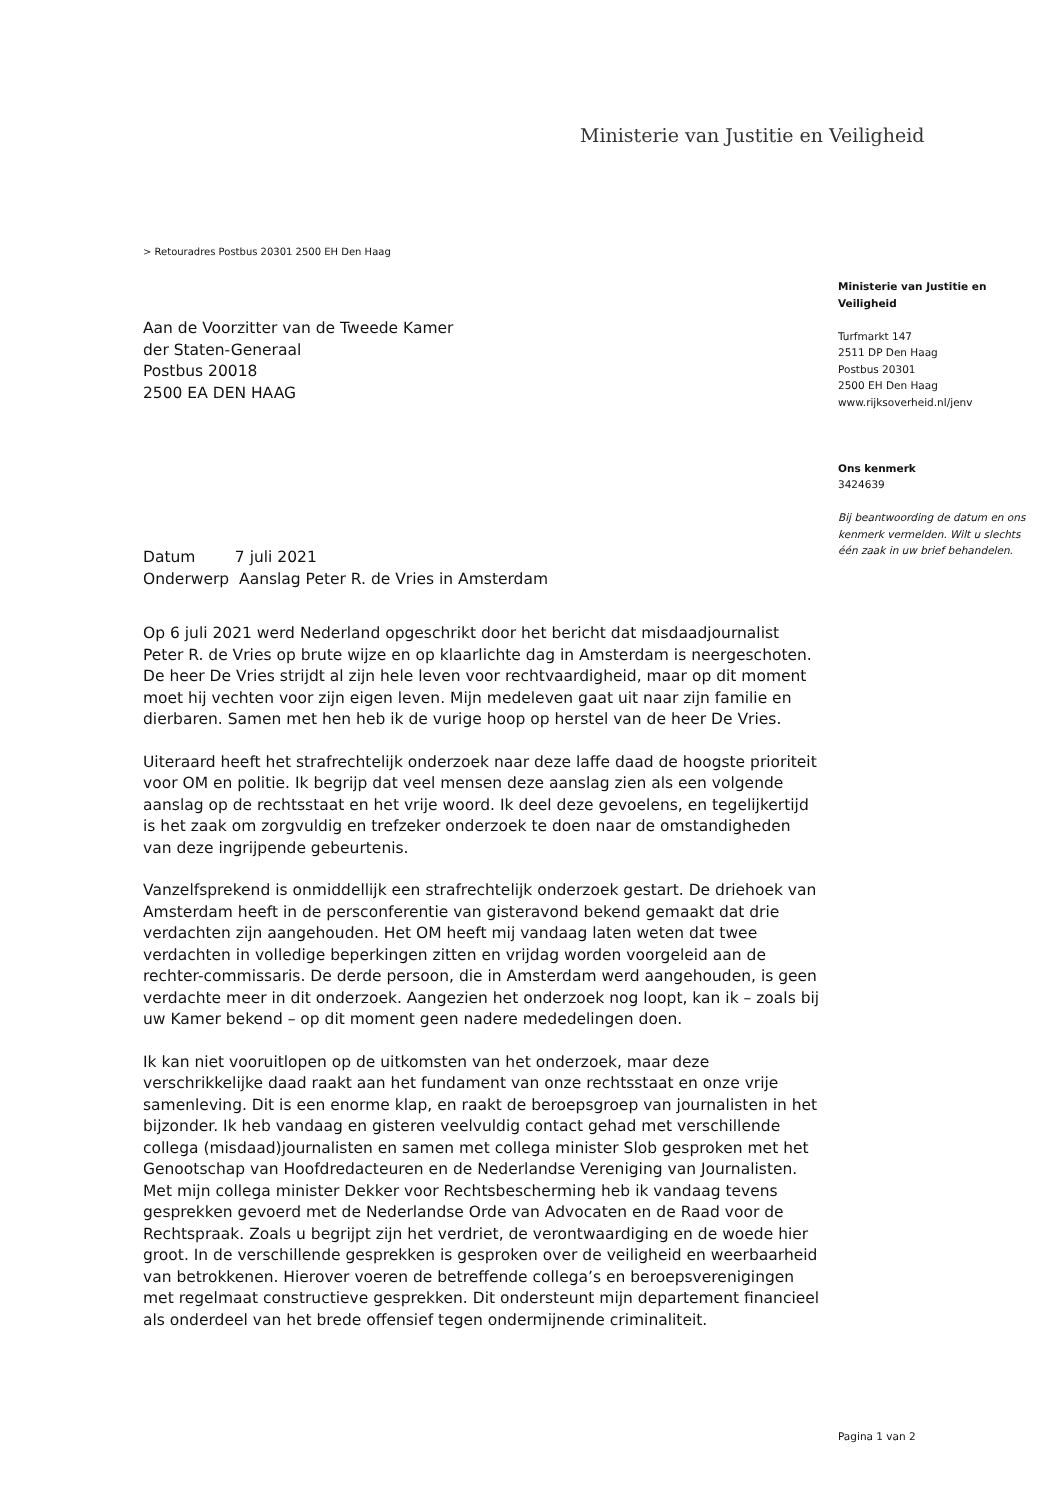Ministerie van Justitie en Veiligheid
> Retouradres Postbus 20301 2500 EH Den Haag
Ministerie van Justitie en Veiligheid
Turfmarkt 147
2511 DP Den Haag
Postbus 20301
2500 EH Den Haag
www.rijksoverheid.nl/jenv
Ons kenmerk
3424639
Bij beantwoording de datum en ons kenmerk vermelden. Wilt u slechts één zaak in uw brief behandelen.
Aan de Voorzitter van de Tweede Kamer
der Staten-Generaal
Postbus 20018
2500 EA DEN HAAG
Datum 7 juli 2021
Onderwerp Aanslag Peter R. de Vries in Amsterdam
Op 6 juli 2021 werd Nederland opgeschrikt door het bericht dat misdaadjournalist Peter R. de Vries op brute wijze en op klaarlichte dag in Amsterdam is neergeschoten. De heer De Vries strijdt al zijn hele leven voor rechtvaardigheid, maar op dit moment moet hij vechten voor zijn eigen leven. Mijn medeleven gaat uit naar zijn familie en dierbaren. Samen met hen heb ik de vurige hoop op herstel van de heer De Vries.
Uiteraard heeft het strafrechtelijk onderzoek naar deze laffe daad de hoogste prioriteit voor OM en politie. Ik begrijp dat veel mensen deze aanslag zien als een volgende aanslag op de rechtsstaat en het vrije woord. Ik deel deze gevoelens, en tegelijkertijd is het zaak om zorgvuldig en trefzeker onderzoek te doen naar de omstandigheden van deze ingrijpende gebeurtenis.
Vanzelfsprekend is onmiddellijk een strafrechtelijk onderzoek gestart. De driehoek van Amsterdam heeft in de persconferentie van gisteravond bekend gemaakt dat drie verdachten zijn aangehouden. Het OM heeft mij vandaag laten weten dat twee verdachten in volledige beperkingen zitten en vrijdag worden voorgeleid aan de rechter-commissaris. De derde persoon, die in Amsterdam werd aangehouden, is geen verdachte meer in dit onderzoek. Aangezien het onderzoek nog loopt, kan ik – zoals bij uw Kamer bekend – op dit moment geen nadere mededelingen doen.
Ik kan niet vooruitlopen op de uitkomsten van het onderzoek, maar deze verschrikkelijke daad raakt aan het fundament van onze rechtsstaat en onze vrije samenleving. Dit is een enorme klap, en raakt de beroepsgroep van journalisten in het bijzonder. Ik heb vandaag en gisteren veelvuldig contact gehad met verschillende collega (misdaad)journalisten en samen met collega minister Slob gesproken met het Genootschap van Hoofdredacteuren en de Nederlandse Vereniging van Journalisten. Met mijn collega minister Dekker voor Rechtsbescherming heb ik vandaag tevens gesprekken gevoerd met de Nederlandse Orde van Advocaten en de Raad voor de Rechtspraak. Zoals u begrijpt zijn het verdriet, de verontwaardiging en de woede hier groot. In de verschillende gesprekken is gesproken over de veiligheid en weerbaarheid van betrokkenen. Hierover voeren de betreffende collega’s en beroepsverenigingen met regelmaat constructieve gesprekken. Dit ondersteunt mijn departement financieel als onderdeel van het brede offensief tegen ondermijnende criminaliteit.
Pagina 1 van 2